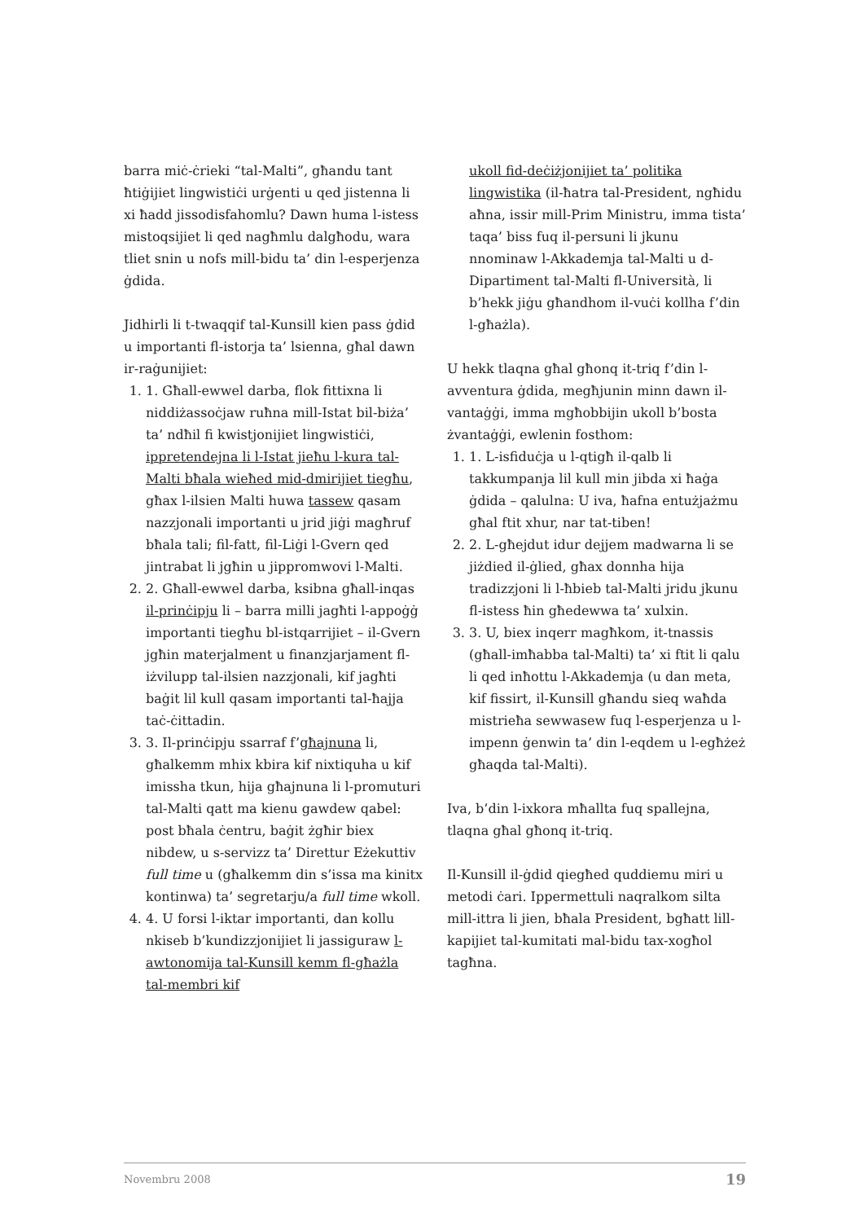barra miċ-ċrieki “tal-Malti”, għandu tant ħtiġijiet lingwistiċi urġenti u qed jistenna li xi ħadd jissodisfahomlu? Dawn huma l-istess mistoqsijiet li qed nagħmlu dalgħodu, wara tliet snin u nofs mill-bidu ta’ din l-esperjenza ġdida.
Jidhirli li t-twaqqif tal-Kunsill kien pass ġdid u importanti fl-istorja ta’ lsienna, għal dawn ir-raġunijiet:
1. 1. Għall-ewwel darba, flok fittixna li niddiżassoċjaw ruħna mill-Istat bil-biża’ ta’ ndħil fi kwistjonijiet lingwistiċi, ippretendejna li l-Istat jieħu l-kura tal-Malti bħala wieħed mid-dmirijiet tiegħu, għax l-ilsien Malti huwa tassew qasam nazzjonali importanti u jrid jiġi magħruf bħala tali; fil-fatt, fil-Liġi l-Gvern qed jintrabat li jgħin u jippromwovi l-Malti.
2. 2. Għall-ewwel darba, ksibna għall-inqas il-prinċipju li – barra milli jagħti l-appoġġ importanti tiegħu bl-istqarrijiet – il-Gvern jgħin materjalment u finanzjarjament fl-iżvilupp tal-ilsien nazzjonali, kif jagħti baġit lil kull qasam importanti tal-ħajja taċ-ċittadin.
3. 3. Il-prinċipju ssarraf f’għajnuna li, għalkemm mhix kbira kif nixtiquha u kif imissha tkun, hija għajnuna li l-promuturi tal-Malti qatt ma kienu gawdew qabel: post bħala ċentru, baġit żgħir biex nibdew, u s-servizz ta’ Direttur Eżekuttiv full time u (għalkemm din s’issa ma kinitx kontinwa) ta’ segretarju/a full time wkoll.
4. 4. U forsi l-iktar importanti, dan kollu nkiseb b’kundizzjonijiet li jassiguraw l-awtonomija tal-Kunsill kemm fl-għażla tal-membri kif
ukoll fid-deċiżjonijiet ta’ politika lingwistika (il-ħatra tal-President, ngħidu aħna, issir mill-Prim Ministru, imma tista’ taqa’ biss fuq il-persuni li jkunu nnominaw l-Akkademja tal-Malti u d-Dipartiment tal-Malti fl-Università, li b’hekk jiġu għandhom il-vuċi kollha f’din l-għażla).
U hekk tlaqna għal għonq it-triq f’din l-avventura ġdida, megħjunin minn dawn il-vantaġġi, imma mgħobbijin ukoll b’bosta żvantaġġi, ewlenin fosthom:
1. 1. L-isfiduċja u l-qtigħ il-qalb li takkumpanja lil kull min jibda xi ħaġa ġdida – qalulna: U iva, ħafna entużjażmu għal ftit xhur, nar tat-tiben!
2. 2. L-għejdut idur dejjem madwarna li se jiżdied il-ġlied, għax donnha hija tradizzjoni li l-ħbieb tal-Malti jridu jkunu fl-istess ħin għedewwa ta’ xulxin.
3. 3. U, biex inqerr magħkom, it-tnassis (għall-imħabba tal-Malti) ta’ xi ftit li qalu li qed inħottu l-Akkademja (u dan meta, kif fissirt, il-Kunsill għandu sieq waħda mistrieħa sewwasew fuq l-esperjenza u l-impenn ġenwin ta’ din l-eqdem u l-egħżeż għaqda tal-Malti).
Iva, b’din l-ixkora mħallta fuq spallejna, tlaqna għal għonq it-triq.
Il-Kunsill il-ġdid qiegħed quddiemu miri u metodi ċari. Ippermettuli naqralkom silta mill-ittra li jien, bħala President, bgħatt lill-kapijiet tal-kumitati mal-bidu tax-xogħol tagħna.
Novembru 2008 19